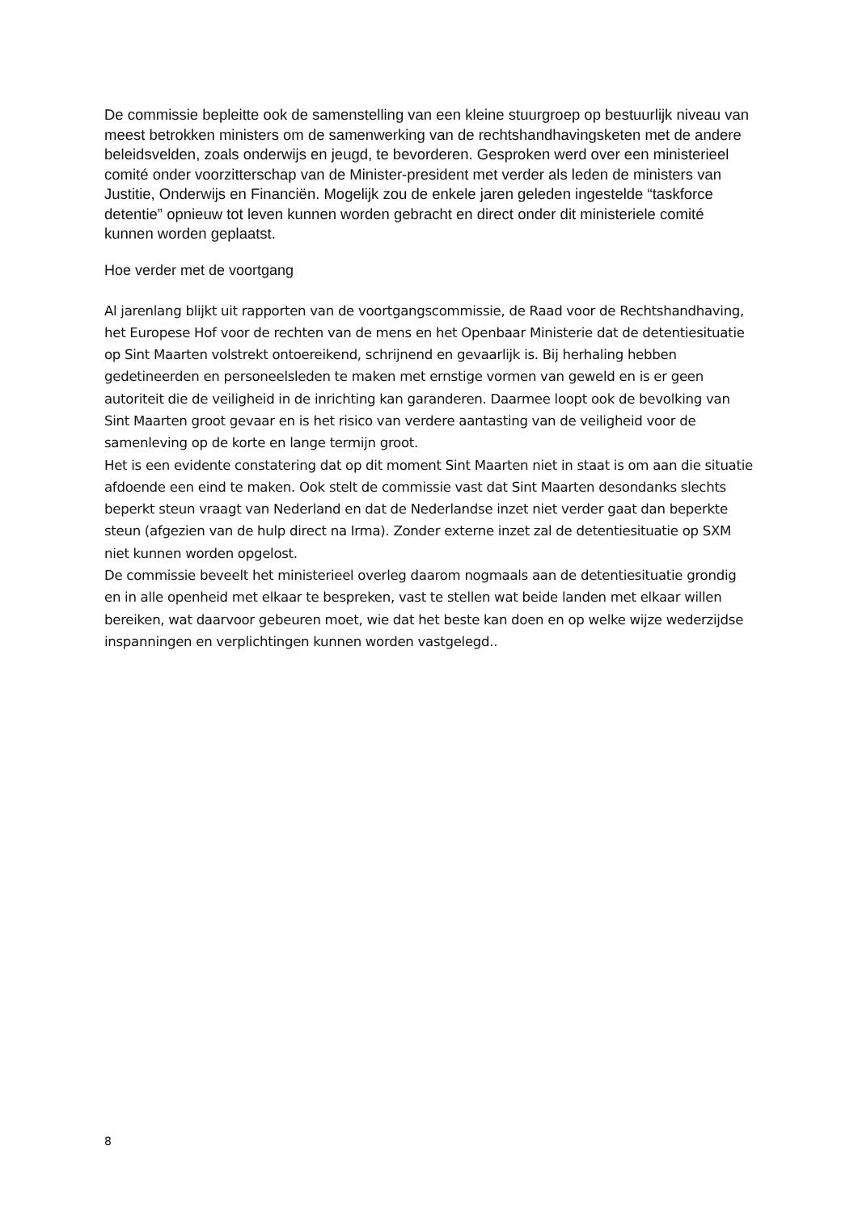De commissie bepleitte ook de samenstelling van een kleine stuurgroep op bestuurlijk niveau van meest betrokken ministers om de samenwerking van de rechtshandhavingsketen met de andere beleidsvelden, zoals onderwijs en jeugd, te bevorderen. Gesproken werd over een ministerieel comité onder voorzitterschap van de Minister-president met verder als leden de ministers van Justitie, Onderwijs en Financiën. Mogelijk zou de enkele jaren geleden ingestelde “taskforce detentie” opnieuw tot leven kunnen worden gebracht en direct onder dit ministeriele comité kunnen worden geplaatst.
Hoe verder met de voortgang
Al jarenlang blijkt uit rapporten van de voortgangscommissie, de Raad voor de Rechtshandhaving, het Europese Hof voor de rechten van de mens en het Openbaar Ministerie dat de detentiesituatie op Sint Maarten volstrekt ontoereikend, schrijnend en gevaarlijk is. Bij herhaling hebben gedetineerden en personeelsleden te maken met ernstige vormen van geweld en is er geen autoriteit die de veiligheid in de inrichting kan garanderen. Daarmee loopt ook de bevolking van Sint Maarten groot gevaar en is het risico van verdere aantasting van de veiligheid voor de samenleving op de korte en lange termijn groot.
Het is een evidente constatering dat op dit moment Sint Maarten niet in staat is om aan die situatie afdoende een eind te maken. Ook stelt de commissie vast dat Sint Maarten desondanks slechts beperkt steun vraagt van Nederland en dat de Nederlandse inzet niet verder gaat dan beperkte steun (afgezien van de hulp direct na Irma). Zonder externe inzet zal de detentiesituatie op SXM niet kunnen worden opgelost.
De commissie beveelt het ministerieel overleg daarom nogmaals aan de detentiesituatie grondig en in alle openheid met elkaar te bespreken, vast te stellen wat beide landen met elkaar willen bereiken, wat daarvoor gebeuren moet, wie dat het beste kan doen en op welke wijze wederzijdse inspanningen en verplichtingen kunnen worden vastgelegd..
8